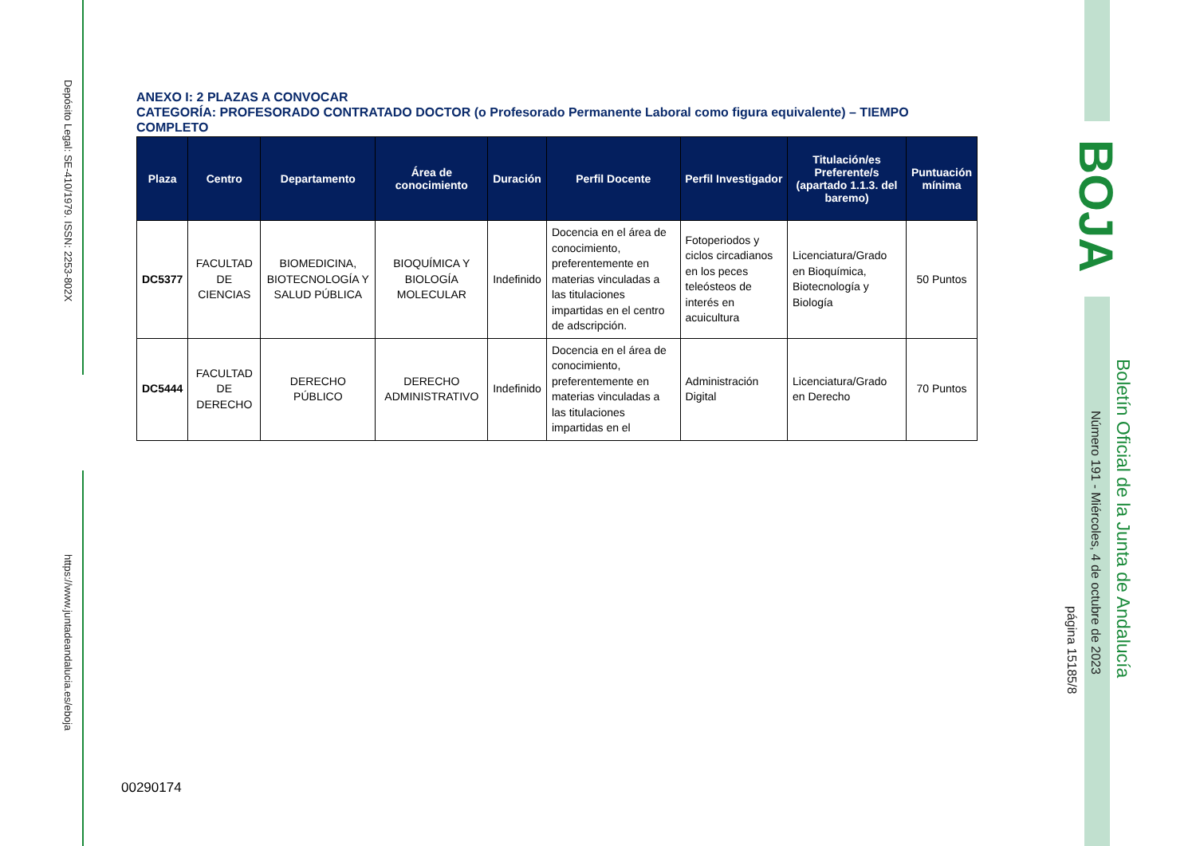Depósito Legal: SE-410/1979. ISSN: 2253-802X
https://www.juntadeandalucia.es/eboja
BOJA
Boletín Oficial de la Junta de Andalucía
Número 191 - Miércoles, 4 de octubre de 2023
página 15185/8
ANEXO I: 2 PLAZAS A CONVOCAR
CATEGORÍA: PROFESORADO CONTRATADO DOCTOR (o Profesorado Permanente Laboral como figura equivalente) – TIEMPO COMPLETO
| Plaza | Centro | Departamento | Área de conocimiento | Duración | Perfil Docente | Perfil Investigador | Titulación/es Preferente/s (apartado 1.1.3. del baremo) | Puntuación mínima |
| --- | --- | --- | --- | --- | --- | --- | --- | --- |
| DC5377 | FACULTAD DE CIENCIAS | BIOMEDICINA, BIOTECNOLOGÍA Y SALUD PÚBLICA | BIOQUÍMICA Y BIOLOGÍA MOLECULAR | Indefinido | Docencia en el área de conocimiento, preferentemente en materias vinculadas a las titulaciones impartidas en el centro de adscripción. | Fotoperiodos y ciclos circadianos en los peces teleósteos de interés en acuicultura | Licenciatura/Grado en Bioquímica, Biotecnología y Biología | 50 Puntos |
| DC5444 | FACULTAD DE DERECHO | DERECHO PÚBLICO | DERECHO ADMINISTRATIVO | Indefinido | Docencia en el área de conocimiento, preferentemente en materias vinculadas a las titulaciones impartidas en el | Administración Digital | Licenciatura/Grado en Derecho | 70 Puntos |
00290174